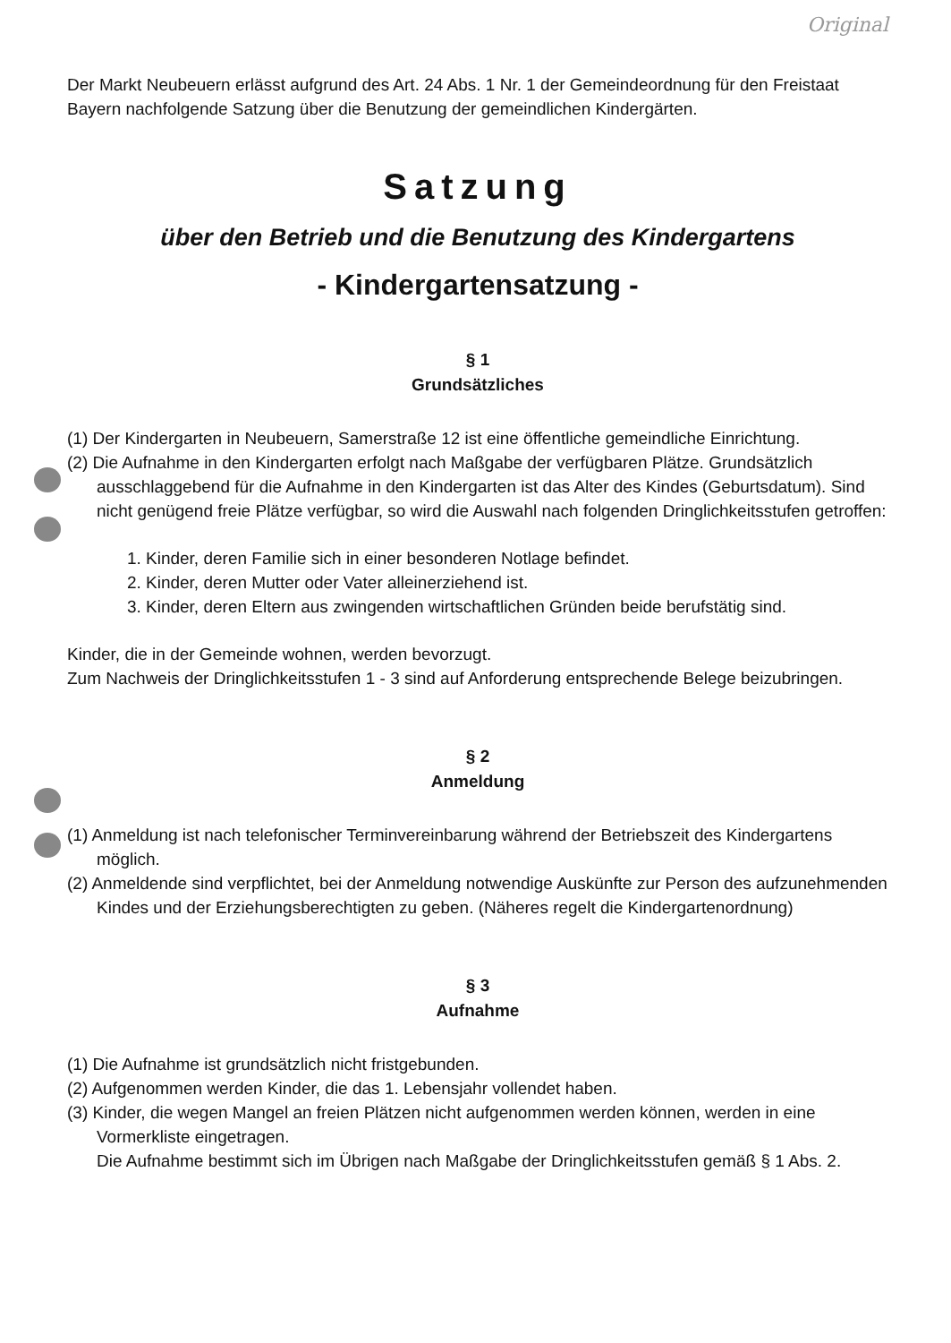Original
Der Markt Neubeuern erlässt aufgrund des Art. 24 Abs. 1 Nr. 1 der Gemeindeordnung für den Freistaat Bayern nachfolgende Satzung über die Benutzung der gemeindlichen Kindergärten.
Satzung
über den Betrieb und die Benutzung des Kindergartens
- Kindergartensatzung -
§ 1
Grundsätzliches
(1) Der Kindergarten in Neubeuern, Samerstraße 12 ist eine öffentliche gemeindliche Einrichtung.
(2) Die Aufnahme in den Kindergarten erfolgt nach Maßgabe der verfügbaren Plätze. Grundsätzlich ausschlaggebend für die Aufnahme in den Kindergarten ist das Alter des Kindes (Geburtsdatum). Sind nicht genügend freie Plätze verfügbar, so wird die Auswahl nach folgenden Dringlichkeitsstufen getroffen:
1. Kinder, deren Familie sich in einer besonderen Notlage befindet.
2. Kinder, deren Mutter oder Vater alleinerziehend ist.
3. Kinder, deren Eltern aus zwingenden wirtschaftlichen Gründen beide berufstätig sind.
Kinder, die in der Gemeinde wohnen, werden bevorzugt.
Zum Nachweis der Dringlichkeitsstufen 1 - 3 sind auf Anforderung entsprechende Belege beizubringen.
§ 2
Anmeldung
(1) Anmeldung ist nach telefonischer Terminvereinbarung während der Betriebszeit des Kindergartens möglich.
(2) Anmeldende sind verpflichtet, bei der Anmeldung notwendige Auskünfte zur Person des aufzunehmenden Kindes und der Erziehungsberechtigten zu geben. (Näheres regelt die Kindergartenordnung)
§ 3
Aufnahme
(1) Die Aufnahme ist grundsätzlich nicht fristgebunden.
(2) Aufgenommen werden Kinder, die das 1. Lebensjahr vollendet haben.
(3) Kinder, die wegen Mangel an freien Plätzen nicht aufgenommen werden können, werden in eine Vormerkliste eingetragen.
Die Aufnahme bestimmt sich im Übrigen nach Maßgabe der Dringlichkeitsstufen gemäß § 1 Abs. 2.